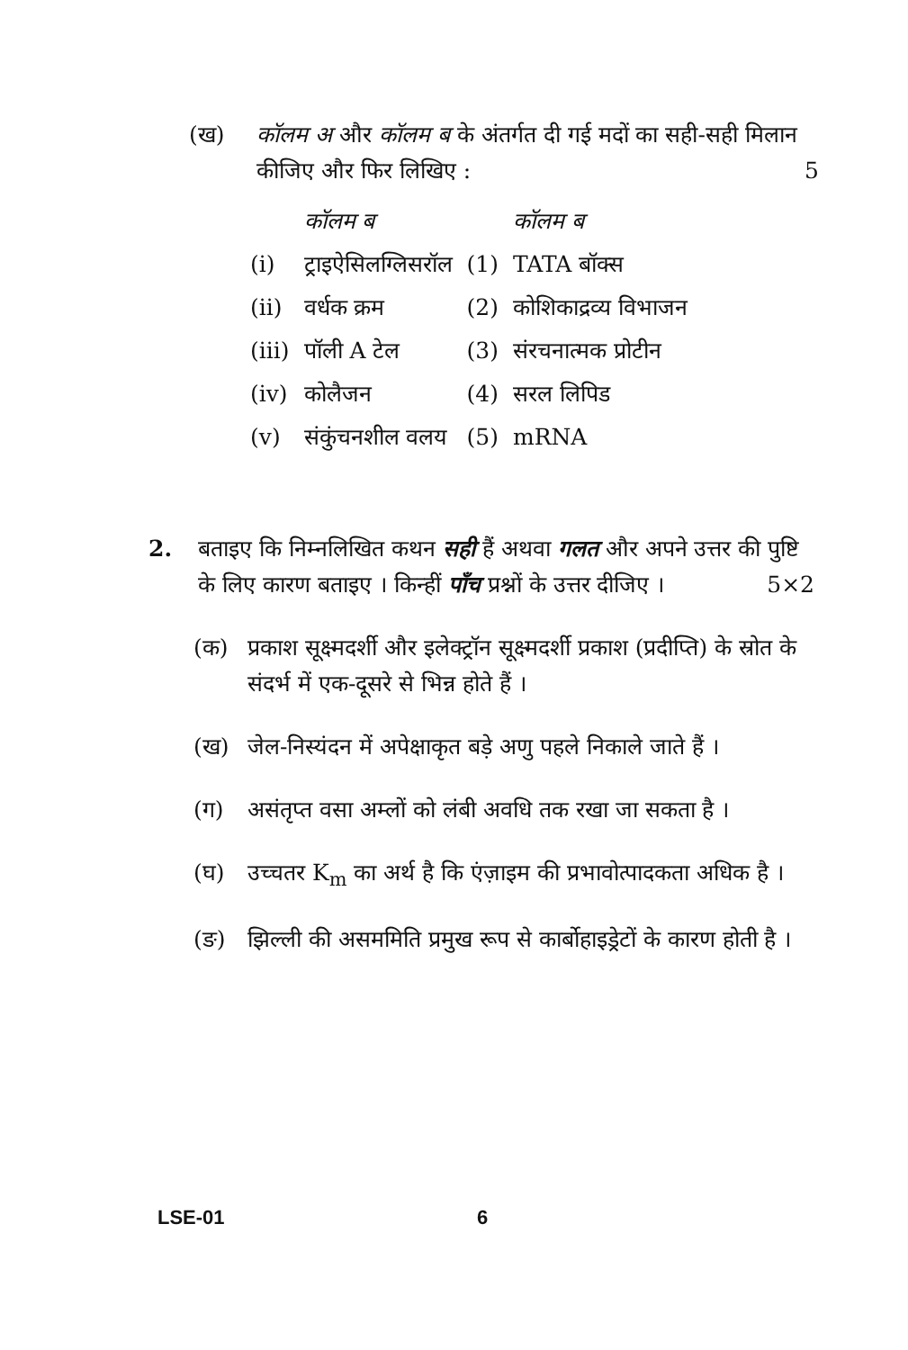(ख) कॉलम अ और कॉलम ब के अंतर्गत दी गई मदों का सही-सही मिलान कीजिए और फिर लिखिए : 5
| | कॉलम ब | | कॉलम ब |
| --- | --- | --- | --- |
| (i) | ट्राइऐसिलग्लिसरॉल | (1) | TATA बॉक्स |
| (ii) | वर्धक क्रम | (2) | कोशिकाद्रव्य विभाजन |
| (iii) | पॉली A टेल | (3) | संरचनात्मक प्रोटीन |
| (iv) | कोलैजन | (4) | सरल लिपिड |
| (v) | संकुंचनशील वलय | (5) | mRNA |
2. बताइए कि निम्नलिखित कथन सही हैं अथवा गलत और अपने उत्तर की पुष्टि के लिए कारण बताइए । किन्हीं पाँच प्रश्नों के उत्तर दीजिए । 5×2
(क) प्रकाश सूक्ष्मदर्शी और इलेक्ट्रॉन सूक्ष्मदर्शी प्रकाश (प्रदीप्ति) के स्रोत के संदर्भ में एक-दूसरे से भिन्न होते हैं ।
(ख) जेल-निस्यंदन में अपेक्षाकृत बड़े अणु पहले निकाले जाते हैं ।
(ग) असंतृप्त वसा अम्लों को लंबी अवधि तक रखा जा सकता है ।
(घ) उच्चतर K<sub>m</sub> का अर्थ है कि एंज़ाइम की प्रभावोत्पादकता अधिक है ।
(ङ) झिल्ली की असममिति प्रमुख रूप से कार्बोहाइड्रेटों के कारण होती है ।
LSE-01 6